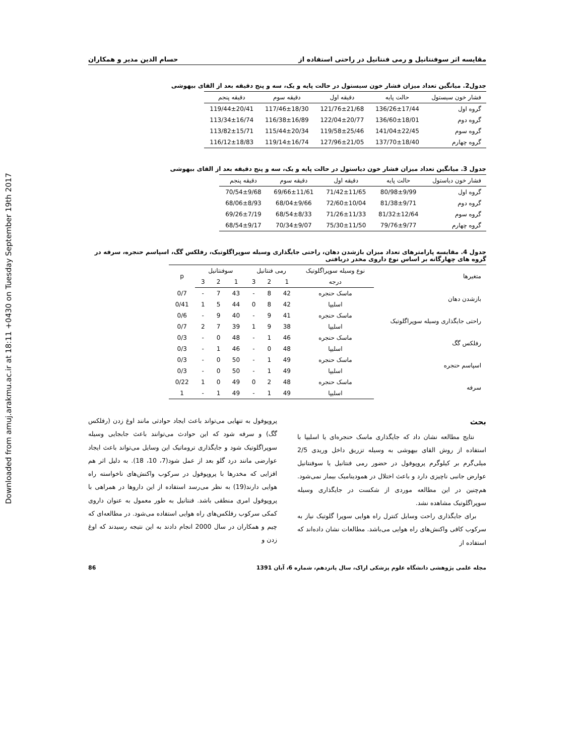Downloaded from amuj.arakmu.ac.ir at 18:11 +0430 on Tuesday September 19th 2017
مقایسه اثر سوفنتانیل و رمی فنتانیل در راحتی استفاده از حسام الدین مدیر و همکاران
جدول2. میانگین تعداد میزان فشار خون سیستول در حالت پایه و یک، سه و پنج دقیقه بعد از القای بیهوشی
| فشار خون سیستول | حالت پایه | دقیقه اول | دقیقه سوم | دقیقه پنجم |
| --- | --- | --- | --- | --- |
| گروه اول | 136/26±17/44 | 121/76±21/68 | 117/46±18/30 | 119/44±20/41 |
| گروه دوم | 136/60±18/01 | 122/04±20/77 | 116/38±16/89 | 113/34±16/74 |
| گروه سوم | 141/04±22/45 | 119/58±25/46 | 115/44±20/34 | 113/82±15/71 |
| گروه چهارم | 137/70±18/40 | 127/96±21/05 | 119/14±16/74 | 116/12±18/83 |
جدول 3. میانگین تعداد میزان فشار خون دیاستول در حالت پایه و یک، سه و پنج دقیقه بعد از القای بیهوشی
| فشار خون دیاستول | حالت پایه | دقیقه اول | دقیقه سوم | دقیقه پنجم |
| --- | --- | --- | --- | --- |
| گروه اول | 80/98±9/99 | 71/42±11/65 | 69/66±11/61 | 70/54±9/68 |
| گروه دوم | 81/38±9/71 | 72/60±10/04 | 68/04±9/66 | 68/06±8/93 |
| گروه سوم | 81/32±12/64 | 71/26±11/33 | 68/54±8/33 | 69/26±7/19 |
| گروه چهارم | 79/76±9/77 | 75/30±11/50 | 70/34±9/07 | 68/54±9/17 |
جدول 4. مقایسه پارامترهای تعداد میزان بازشدن دهان، راحتی جایگذاری وسیله سوپراگلوتیک، رفلکس گگ، اسپاسم حنجره، سرفه در گروه های چهارگانه بر اساس نوع داروی مخدر دریافتی
| متغیرها | نوع وسیله سوپراگلوتیک | رمی فنتانیل | | | سوفنتانیل | | | p |
| --- | --- | --- | --- | --- | --- | --- | --- | --- |
| | درجه | 1 | 2 | 3 | 1 | 2 | 3 | |
| بازشدن دهان | ماسک حنجره | 42 | 8 | - | 43 | 7 | - | 0/7 |
| | اسلیپا | 42 | 8 | 0 | 44 | 5 | 1 | 0/41 |
| راحتی جایگذاری وسیله سوپراگلوتیک | ماسک حنجره | 41 | 9 | - | 40 | 9 | - | 0/6 |
| | اسلیپا | 38 | 9 | 1 | 39 | 7 | 2 | 0/7 |
| رفلکس گگ | ماسک حنجره | 46 | 1 | - | 48 | 0 | - | 0/3 |
| | اسلیپا | 48 | 0 | - | 46 | 1 | - | 0/3 |
| اسپاسم حنجره | ماسک حنجره | 49 | 1 | - | 50 | 0 | - | 0/3 |
| | اسلیپا | 49 | 1 | - | 50 | 0 | - | 0/3 |
| سرفه | ماسک حنجره | 48 | 2 | 0 | 49 | 0 | 1 | 0/22 |
| | اسلیپا | 49 | 1 | - | 49 | 1 | - | 1 |
بحث
نتایج مطالعه نشان داد که جایگذاری ماسک حنجره‌ای یا اسلیپا با استفاده از روش القای بیهوشی به وسیله تزریق داخل وریدی 2/5 میلی‌گرم بر کیلوگرم پروپوفول در حضور رمی فنتانیل یا سوفنتانیل عوارض جانبی ناچیزی دارد و باعث اختلال در همودینامیک بیمار نمی‌شود. هم‌چنین در این مطالعه موردی از شکست در جایگذاری وسیله سوپراگلوتیک مشاهده نشد.
برای جایگذاری راحت وسایل کنترل راه هوایی سوپرا گلوتیک نیاز به سرکوب کافی واکنش‌های راه هوایی می‌باشد. مطالعات نشان داده‌اند که استفاده از
پروپوفول به تنهایی می‌تواند باعث ایجاد حوادثی مانند اوغ زدن (رفلکس گگ) و سرفه شود که این حوادث می‌توانند باعث جابجایی وسیله سوپراگلوتیک شود و جایگذاری تروماتیک این وسایل می‌تواند باعث ایجاد عوارضی مانند درد گلو بعد از عمل شود(7، 10، 18). به دلیل اثر هم افزایی که مخدرها با پروپوفول در سرکوب واکنش‌های ناخواسته راه هوایی دارند(19) به نظر می‌رسد استفاده از این داروها در همراهی با پروپوفول امری منطقی باشد. فنتانیل به طور معمول به عنوان داروی کمکی سرکوب رفلکس‌های راه هوایی استفاده می‌شود. در مطالعه‌ای که چیم و همکاران در سال 2000 انجام دادند به این نتیجه رسیدند که اوغ زدن و
مجله علمی پژوهشی دانشگاه علوم پزشکی اراک، سال پانزدهم، شماره 6، آبان 1391 86